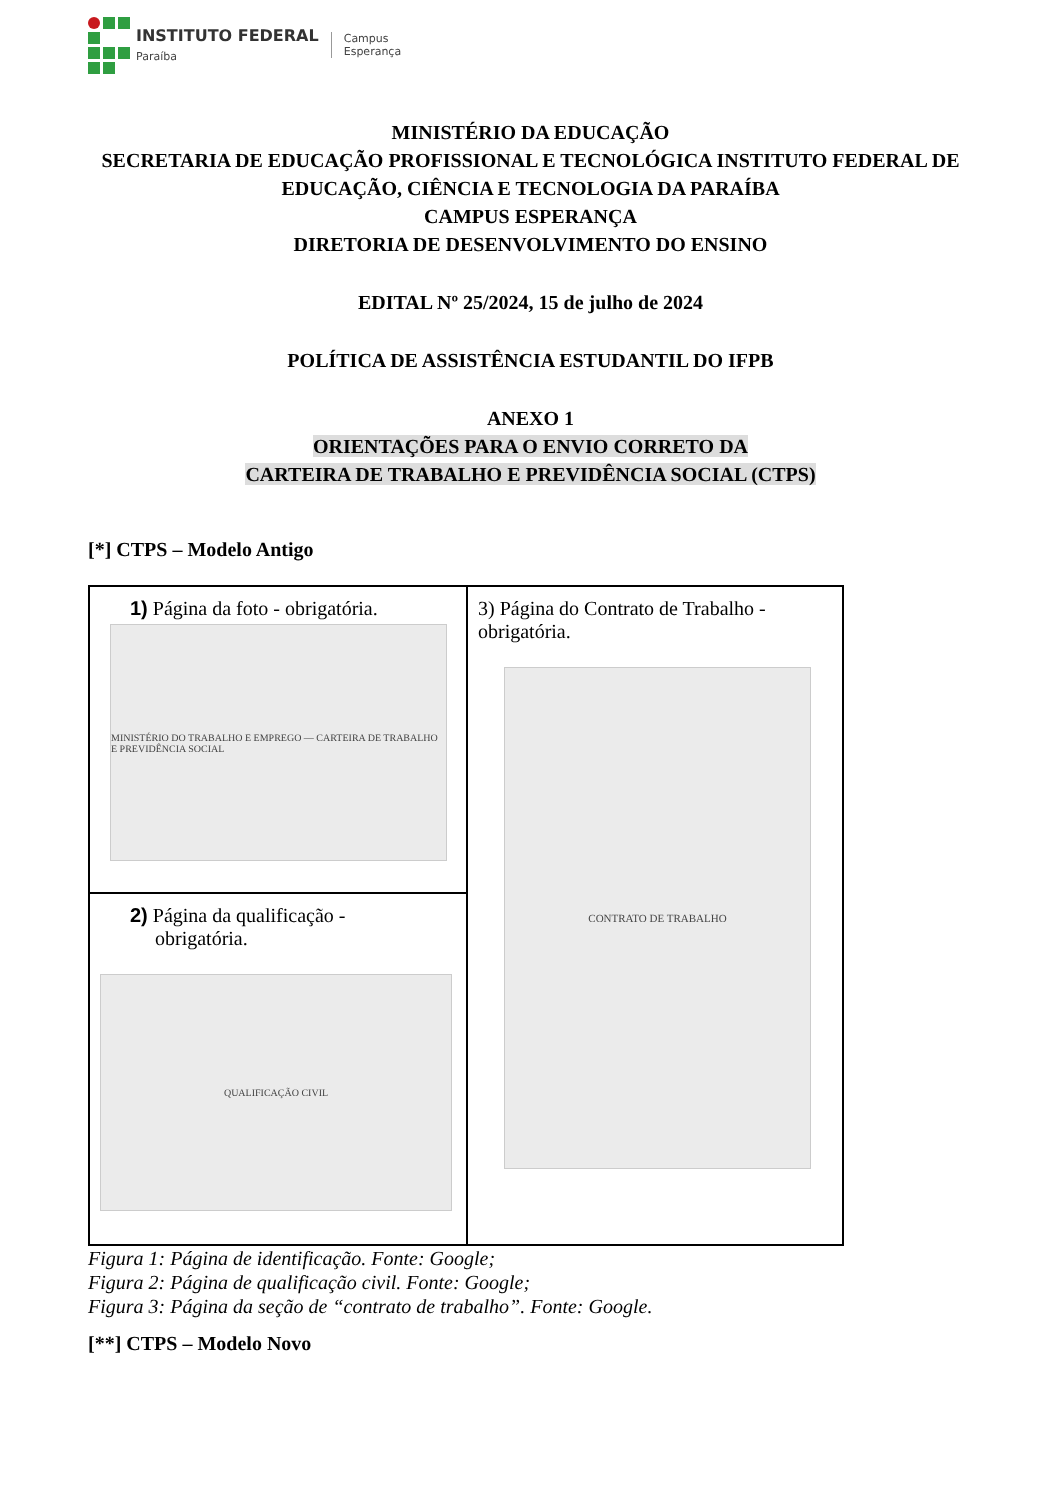INSTITUTO FEDERAL
Paraíba
Campus
Esperança
MINISTÉRIO DA EDUCAÇÃO
SECRETARIA DE EDUCAÇÃO PROFISSIONAL E TECNOLÓGICA INSTITUTO FEDERAL DE EDUCAÇÃO, CIÊNCIA E TECNOLOGIA DA PARAÍBA
CAMPUS ESPERANÇA
DIRETORIA DE DESENVOLVIMENTO DO ENSINO
EDITAL Nº 25/2024, 15 de julho de 2024
POLÍTICA DE ASSISTÊNCIA ESTUDANTIL DO IFPB
ANEXO 1
ORIENTAÇÕES PARA O ENVIO CORRETO DA
CARTEIRA DE TRABALHO E PREVIDÊNCIA SOCIAL (CTPS)
[*] CTPS – Modelo Antigo
| 1) Página da foto - obrigatória. MINISTÉRIO DO TRABALHO E EMPREGO — CARTEIRA DE TRABALHO E PREVIDÊNCIA SOCIAL | 3) Página do Contrato de Trabalho - obrigatória. CONTRATO DE TRABALHO |
| 2) Página da qualificação - obrigatória. QUALIFICAÇÃO CIVIL | |
Figura 1: Página de identificação. Fonte: Google;
Figura 2: Página de qualificação civil. Fonte: Google;
Figura 3: Página da seção de “contrato de trabalho”. Fonte: Google.
[**] CTPS – Modelo Novo